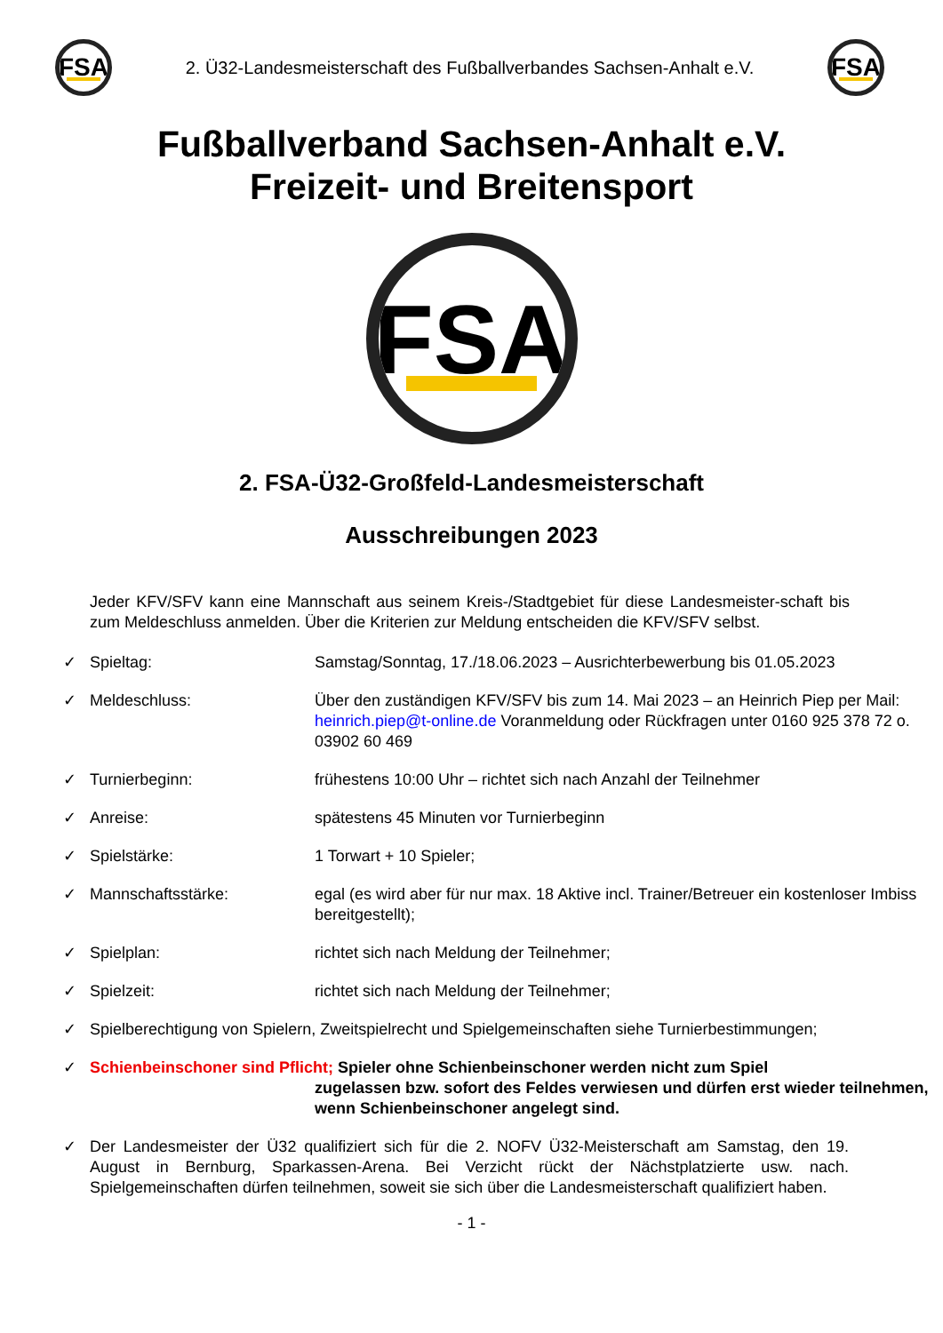FSA
2. Ü32-Landesmeisterschaft des Fußballverbandes Sachsen-Anhalt e.V.
FSA
Fußballverband Sachsen-Anhalt e.V.
Freizeit- und Breitensport
FSA
2. FSA-Ü32-Großfeld-Landesmeisterschaft
Ausschreibungen 2023
Jeder KFV/SFV kann eine Mannschaft aus seinem Kreis-/Stadtgebiet für diese Landesmeister-schaft bis zum Meldeschluss anmelden. Über die Kriterien zur Meldung entscheiden die KFV/SFV selbst.
✓ Spieltag: Samstag/Sonntag, 17./18.06.2023 – Ausrichterbewerbung bis 01.05.2023
✓ Meldeschluss: Über den zuständigen KFV/SFV bis zum 14. Mai 2023 – an Heinrich Piep per Mail: heinrich.piep@t-online.de Voranmeldung oder Rückfragen unter 0160 925 378 72 o. 03902 60 469
✓ Turnierbeginn: frühestens 10:00 Uhr – richtet sich nach Anzahl der Teilnehmer
✓ Anreise: spätestens 45 Minuten vor Turnierbeginn
✓ Spielstärke: 1 Torwart + 10 Spieler;
✓ Mannschaftsstärke: egal (es wird aber für nur max. 18 Aktive incl. Trainer/Betreuer ein kostenloser Imbiss bereitgestellt);
✓ Spielplan: richtet sich nach Meldung der Teilnehmer;
✓ Spielzeit: richtet sich nach Meldung der Teilnehmer;
✓ Spielberechtigung von Spielern, Zweitspielrecht und Spielgemeinschaften siehe Turnierbestimmungen;
✓ Schienbeinschoner sind Pflicht; Spieler ohne Schienbeinschoner werden nicht zum Spiel
zugelassen bzw. sofort des Feldes verwiesen und dürfen erst wieder teilnehmen, wenn Schienbeinschoner angelegt sind.
✓ Der Landesmeister der Ü32 qualifiziert sich für die 2. NOFV Ü32-Meisterschaft am Samstag, den 19. August in Bernburg, Sparkassen-Arena. Bei Verzicht rückt der Nächstplatzierte usw. nach. Spielgemeinschaften dürfen teilnehmen, soweit sie sich über die Landesmeisterschaft qualifiziert haben.
- 1 -